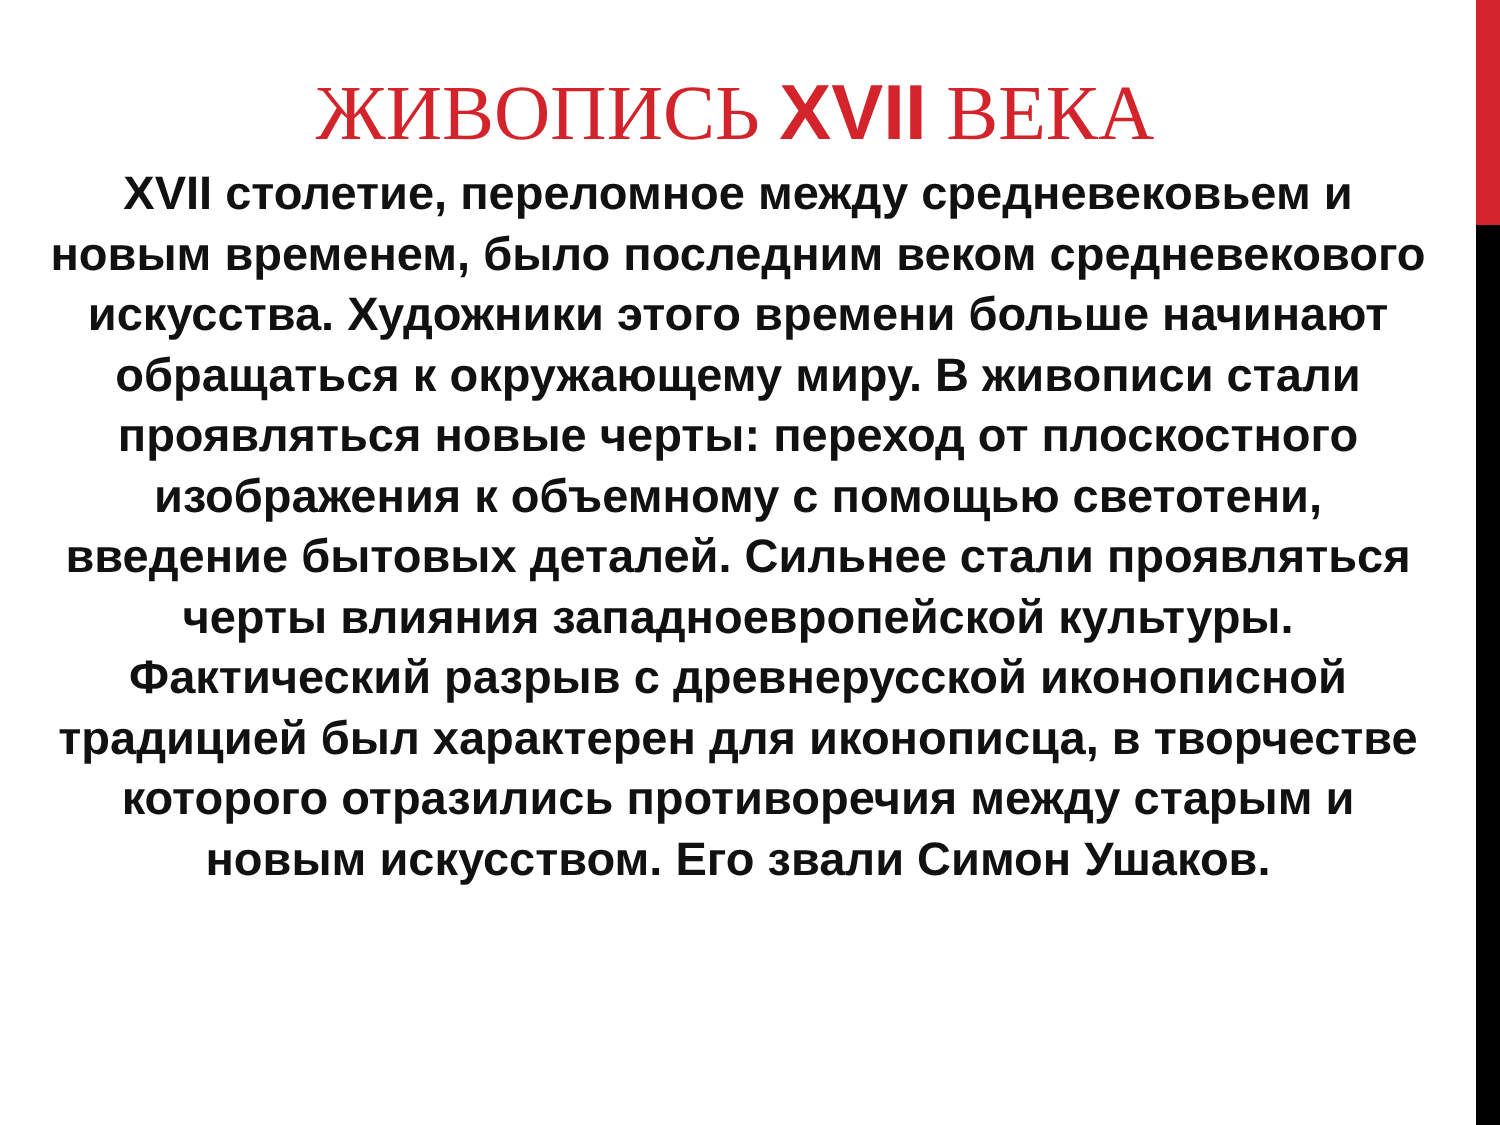ЖИВОПИСЬ XVII ВЕКА
XVII столетие, переломное между средневековьем и новым временем, было последним веком средневекового искусства. Художники этого времени больше начинают обращаться к окружающему миру. В живописи стали проявляться новые черты: переход от плоскостного изображения к объемному с помощью светотени, введение бытовых деталей. Сильнее стали проявляться черты влияния западноевропейской культуры. Фактический разрыв с древнерусской иконописной традицией был характерен для иконописца, в творчестве которого отразились противоречия между старым и новым искусством. Его звали Симон Ушаков.